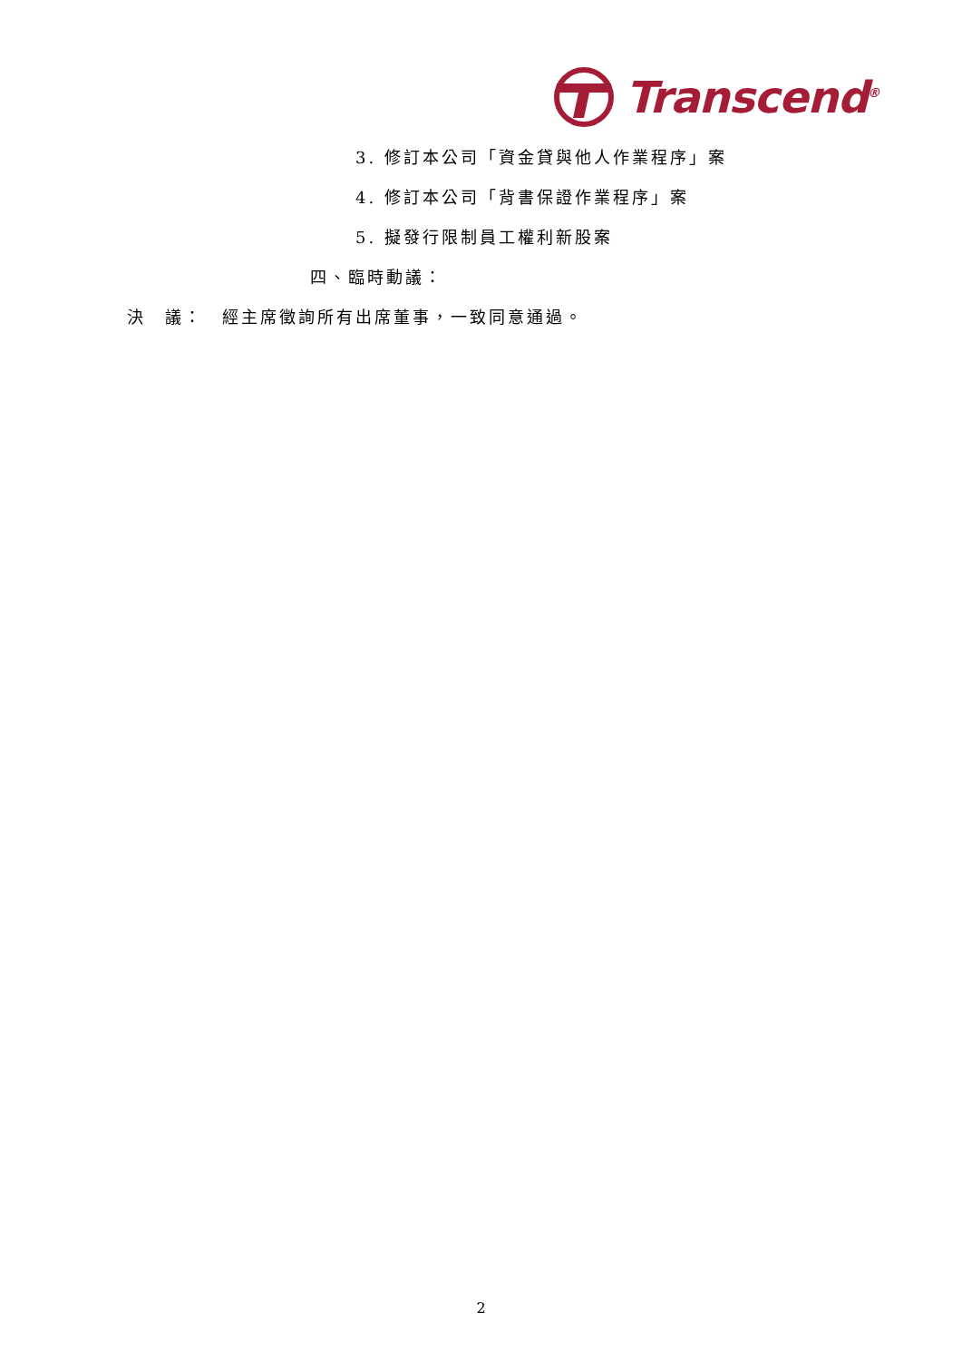Transcend<sup>®</sup>
3. 修訂本公司「資金貸與他人作業程序」案
4. 修訂本公司「背書保證作業程序」案
5. 擬發行限制員工權利新股案
四、臨時動議：
決　議：　經主席徵詢所有出席董事，一致同意通過。
2